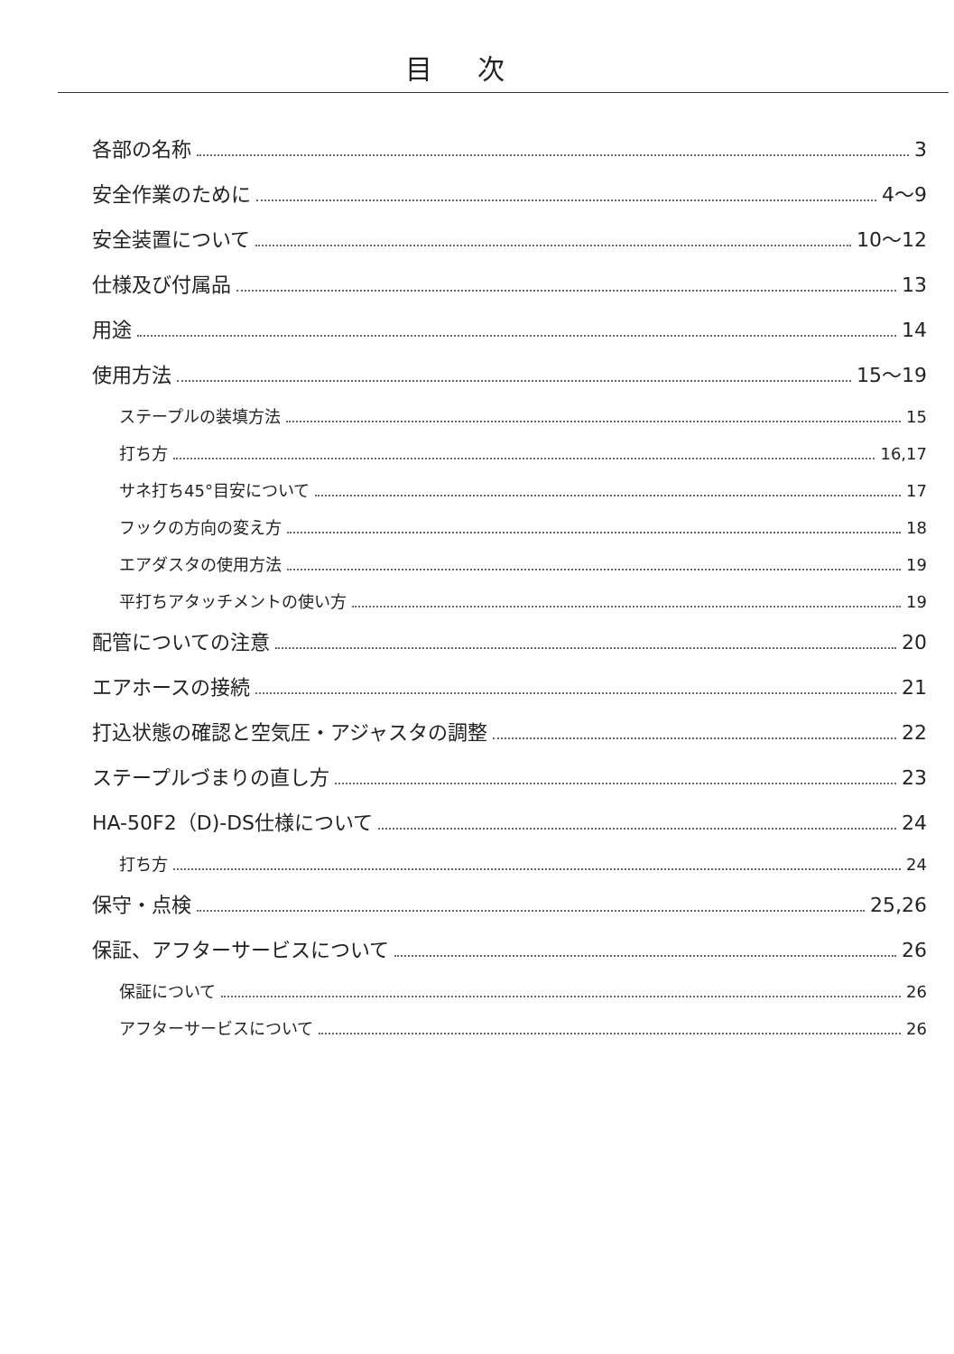目次
各部の名称 3
安全作業のために 4〜9
安全装置について 10〜12
仕様及び付属品 13
用途 14
使用方法 15〜19
ステープルの装填方法 15
打ち方 16,17
サネ打ち45°目安について 17
フックの方向の変え方 18
エアダスタの使用方法 19
平打ちアタッチメントの使い方 19
配管についての注意 20
エアホースの接続 21
打込状態の確認と空気圧・アジャスタの調整 22
ステープルづまりの直し方 23
HA-50F2（D)-DS仕様について 24
打ち方 24
保守・点検 25,26
保証、アフターサービスについて 26
保証について 26
アフターサービスについて 26